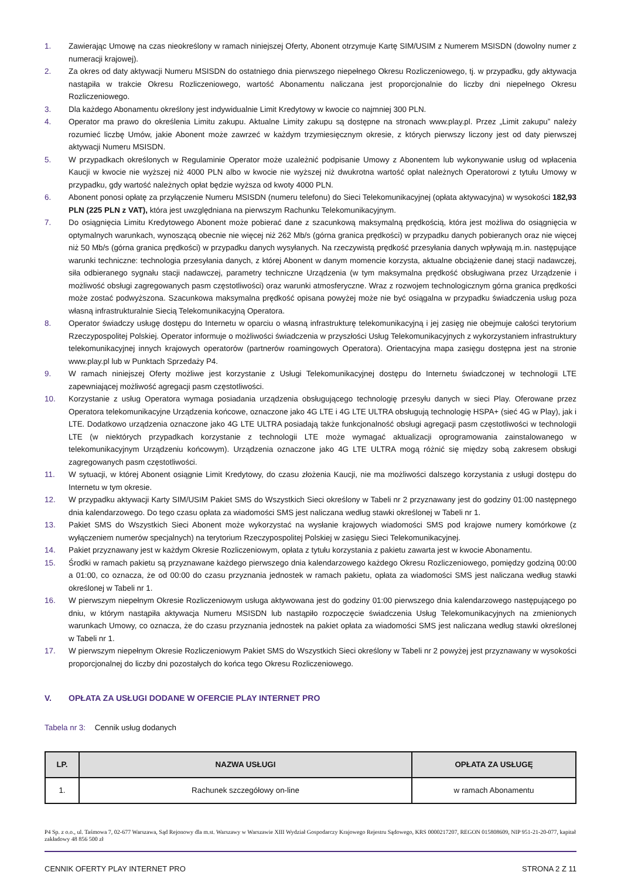1. Zawierając Umowę na czas nieokreślony w ramach niniejszej Oferty, Abonent otrzymuje Kartę SIM/USIM z Numerem MSISDN (dowolny numer z numeracji krajowej).
2. Za okres od daty aktywacji Numeru MSISDN do ostatniego dnia pierwszego niepełnego Okresu Rozliczeniowego, tj. w przypadku, gdy aktywacja nastąpiła w trakcie Okresu Rozliczeniowego, wartość Abonamentu naliczana jest proporcjonalnie do liczby dni niepełnego Okresu Rozliczeniowego.
3. Dla każdego Abonamentu określony jest indywidualnie Limit Kredytowy w kwocie co najmniej 300 PLN.
4. Operator ma prawo do określenia Limitu zakupu. Aktualne Limity zakupu są dostępne na stronach www.play.pl. Przez „Limit zakupu” należy rozumieć liczbę Umów, jakie Abonent może zawrzeć w każdym trzymiesięcznym okresie, z których pierwszy liczony jest od daty pierwszej aktywacji Numeru MSISDN.
5. W przypadkach określonych w Regulaminie Operator może uzależnić podpisanie Umowy z Abonentem lub wykonywanie usług od wpłacenia Kaucji w kwocie nie wyższej niż 4000 PLN albo w kwocie nie wyższej niż dwukrotna wartość opłat należnych Operatorowi z tytułu Umowy w przypadku, gdy wartość należnych opłat będzie wyższa od kwoty 4000 PLN.
6. Abonent ponosi opłatę za przyłączenie Numeru MSISDN (numeru telefonu) do Sieci Telekomunikacyjnej (opłata aktywacyjna) w wysokości 182,93 PLN (225 PLN z VAT), która jest uwzględniana na pierwszym Rachunku Telekomunikacyjnym.
7. Do osiągnięcia Limitu Kredytowego Abonent może pobierać dane z szacunkową maksymalną prędkością, która jest możliwa do osiągnięcia w optymalnych warunkach, wynoszącą obecnie nie więcej niż 262 Mb/s (górna granica prędkości) w przypadku danych pobieranych oraz nie więcej niż 50 Mb/s (górna granica prędkości) w przypadku danych wysyłanych. Na rzeczywistą prędkość przesyłania danych wpływają m.in. następujące warunki techniczne: technologia przesyłania danych, z której Abonent w danym momencie korzysta, aktualne obciążenie danej stacji nadawczej, siła odbieranego sygnału stacji nadawczej, parametry techniczne Urządzenia (w tym maksymalna prędkość obsługiwana przez Urządzenie i możliwość obsługi zagregowanych pasm częstotliwości) oraz warunki atmosferyczne. Wraz z rozwojem technologicznym górna granica prędkości może zostać podwyższona. Szacunkowa maksymalna prędkość opisana powyżej może nie być osiągalna w przypadku świadczenia usług poza własną infrastrukturalnie Siecią Telekomunikacyjną Operatora.
8. Operator świadczy usługę dostępu do Internetu w oparciu o własną infrastrukturę telekomunikacyjną i jej zasięg nie obejmuje całości terytorium Rzeczypospolitej Polskiej. Operator informuje o możliwości świadczenia w przyszłości Usług Telekomunikacyjnych z wykorzystaniem infrastruktury telekomunikacyjnej innych krajowych operatorów (partnerów roamingowych Operatora). Orientacyjna mapa zasięgu dostępna jest na stronie www.play.pl lub w Punktach Sprzedaży P4.
9. W ramach niniejszej Oferty możliwe jest korzystanie z Usługi Telekomunikacyjnej dostępu do Internetu świadczonej w technologii LTE zapewniającej możliwość agregacji pasm częstotliwości.
10. Korzystanie z usług Operatora wymaga posiadania urządzenia obsługującego technologię przesyłu danych w sieci Play. Oferowane przez Operatora telekomunikacyjne Urządzenia końcowe, oznaczone jako 4G LTE i 4G LTE ULTRA obsługują technologię HSPA+ (sieć 4G w Play), jak i LTE. Dodatkowo urządzenia oznaczone jako 4G LTE ULTRA posiadają także funkcjonalność obsługi agregacji pasm częstotliwości w technologii LTE (w niektórych przypadkach korzystanie z technologii LTE może wymagać aktualizacji oprogramowania zainstalowanego w telekomunikacyjnym Urządzeniu końcowym). Urządzenia oznaczone jako 4G LTE ULTRA mogą różnić się między sobą zakresem obsługi zagregowanych pasm częstotliwości.
11. W sytuacji, w której Abonent osiągnie Limit Kredytowy, do czasu złożenia Kaucji, nie ma możliwości dalszego korzystania z usługi dostępu do Internetu w tym okresie.
12. W przypadku aktywacji Karty SIM/USIM Pakiet SMS do Wszystkich Sieci określony w Tabeli nr 2 przyznawany jest do godziny 01:00 następnego dnia kalendarzowego. Do tego czasu opłata za wiadomości SMS jest naliczana według stawki określonej w Tabeli nr 1.
13. Pakiet SMS do Wszystkich Sieci Abonent może wykorzystać na wysłanie krajowych wiadomości SMS pod krajowe numery komórkowe (z wyłączeniem numerów specjalnych) na terytorium Rzeczypospolitej Polskiej w zasięgu Sieci Telekomunikacyjnej.
14. Pakiet przyznawany jest w każdym Okresie Rozliczeniowym, opłata z tytułu korzystania z pakietu zawarta jest w kwocie Abonamentu.
15. Środki w ramach pakietu są przyznawane każdego pierwszego dnia kalendarzowego każdego Okresu Rozliczeniowego, pomiędzy godziną 00:00 a 01:00, co oznacza, że od 00:00 do czasu przyznania jednostek w ramach pakietu, opłata za wiadomości SMS jest naliczana według stawki określonej w Tabeli nr 1.
16. W pierwszym niepełnym Okresie Rozliczeniowym usługa aktywowana jest do godziny 01:00 pierwszego dnia kalendarzowego następującego po dniu, w którym nastąpiła aktywacja Numeru MSISDN lub nastąpiło rozpoczęcie świadczenia Usług Telekomunikacyjnych na zmienionych warunkach Umowy, co oznacza, że do czasu przyznania jednostek na pakiet opłata za wiadomości SMS jest naliczana według stawki określonej w Tabeli nr 1.
17. W pierwszym niepełnym Okresie Rozliczeniowym Pakiet SMS do Wszystkich Sieci określony w Tabeli nr 2 powyżej jest przyznawany w wysokości proporcjonalnej do liczby dni pozostałych do końca tego Okresu Rozliczeniowego.
V. OPŁATA ZA USŁUGI DODANE W OFERCIE PLAY INTERNET PRO
Tabela nr 3: Cennik usług dodanych
| LP. | NAZWA USŁUGI | OPŁATA ZA USŁUGĘ |
| --- | --- | --- |
| 1. | Rachunek szczegółowy on-line | w ramach Abonamentu |
P4 Sp. z o.o., ul. Taśmowa 7, 02-677 Warszawa, Sąd Rejonowy dla m.st. Warszawy w Warszawie XIII Wydział Gospodarczy Krajowego Rejestru Sądowego, KRS 0000217207, REGON 015808609, NIP 951-21-20-077, kapitał zakładowy 48 856 500 zł
CENNIK OFERTY PLAY INTERNET PRO STRONA 2 Z 11